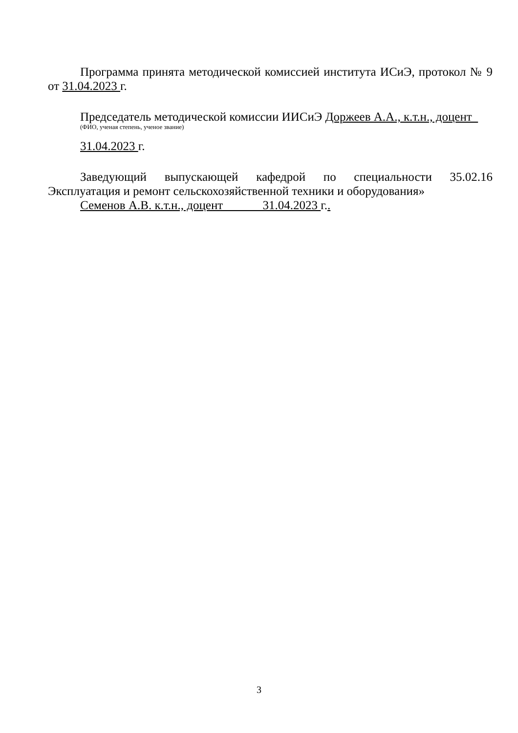Программа принята методической комиссией института ИСиЭ, протокол № 9 от 31.04.2023 г.
Председатель методической комиссии ИИСиЭ Доржеев А.А., к.т.н., доцент
(ФИО, ученая степень, ученое звание)
31.04.2023 г.
Заведующий выпускающей кафедрой по специальности 35.02.16 Эксплуатация и ремонт сельскохозяйственной техники и оборудования»
Семенов А.В. к.т.н., доцент 31.04.2023 г..
3